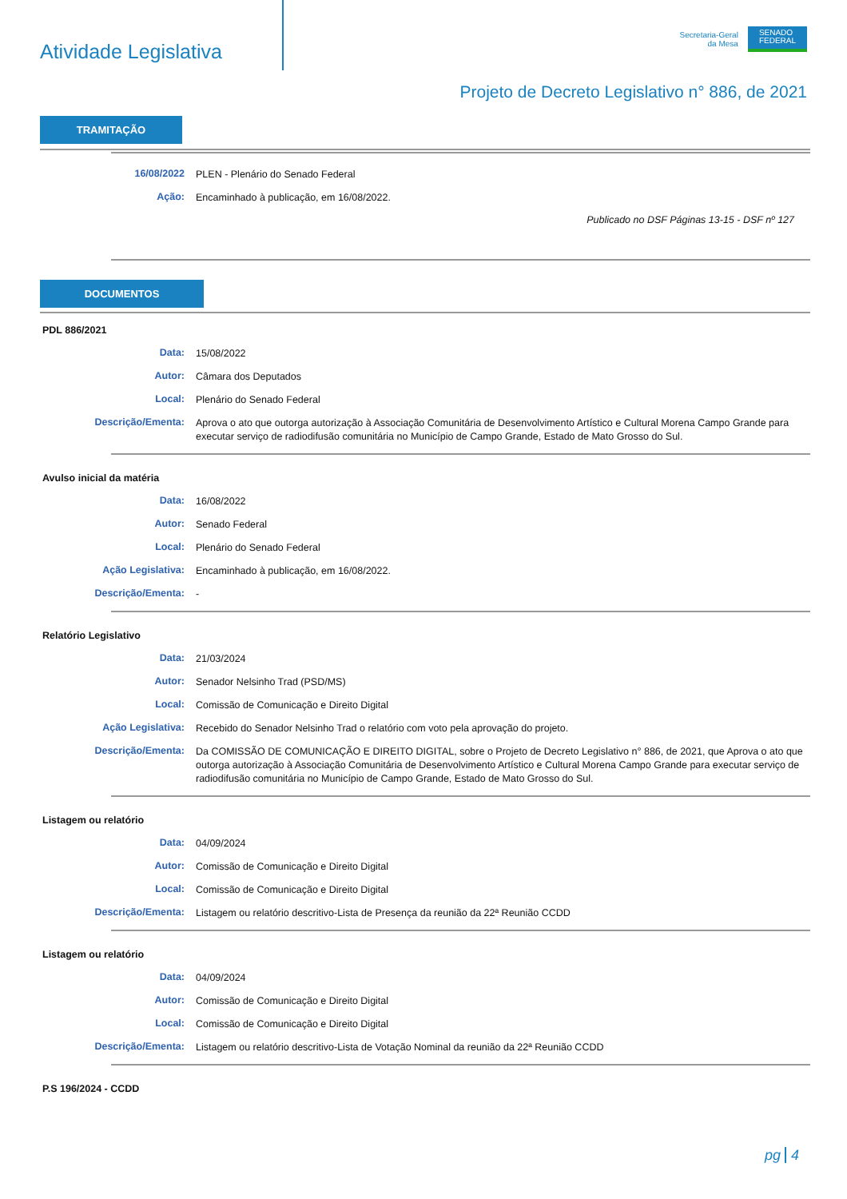Atividade Legislativa
Secretaria-Geral
da Mesa
SENADO
FEDERAL
Projeto de Decreto Legislativo n° 886, de 2021
TRAMITAÇÃO
16/08/2022
PLEN - Plenário do Senado Federal
Ação:
Encaminhado à publicação, em 16/08/2022.
Publicado no DSF Páginas 13-15 - DSF nº 127
DOCUMENTOS
PDL 886/2021
Data:
15/08/2022
Autor:
Câmara dos Deputados
Local:
Plenário do Senado Federal
Descrição/Ementa:
Aprova o ato que outorga autorização à Associação Comunitária de Desenvolvimento Artístico e Cultural Morena Campo Grande para executar serviço de radiodifusão comunitária no Município de Campo Grande, Estado de Mato Grosso do Sul.
Avulso inicial da matéria
Data:
16/08/2022
Autor:
Senado Federal
Local:
Plenário do Senado Federal
Ação Legislativa:
Encaminhado à publicação, em 16/08/2022.
Descrição/Ementa:
-
Relatório Legislativo
Data:
21/03/2024
Autor:
Senador Nelsinho Trad (PSD/MS)
Local:
Comissão de Comunicação e Direito Digital
Ação Legislativa:
Recebido do Senador Nelsinho Trad o relatório com voto pela aprovação do projeto.
Descrição/Ementa:
Da COMISSÃO DE COMUNICAÇÃO E DIREITO DIGITAL, sobre o Projeto de Decreto Legislativo n° 886, de 2021, que Aprova o ato que outorga autorização à Associação Comunitária de Desenvolvimento Artístico e Cultural Morena Campo Grande para executar serviço de radiodifusão comunitária no Município de Campo Grande, Estado de Mato Grosso do Sul.
Listagem ou relatório
Data:
04/09/2024
Autor:
Comissão de Comunicação e Direito Digital
Local:
Comissão de Comunicação e Direito Digital
Descrição/Ementa:
Listagem ou relatório descritivo-Lista de Presença da reunião da 22ª Reunião CCDD
Listagem ou relatório
Data:
04/09/2024
Autor:
Comissão de Comunicação e Direito Digital
Local:
Comissão de Comunicação e Direito Digital
Descrição/Ementa:
Listagem ou relatório descritivo-Lista de Votação Nominal da reunião da 22ª Reunião CCDD
P.S 196/2024 - CCDD
pg 4